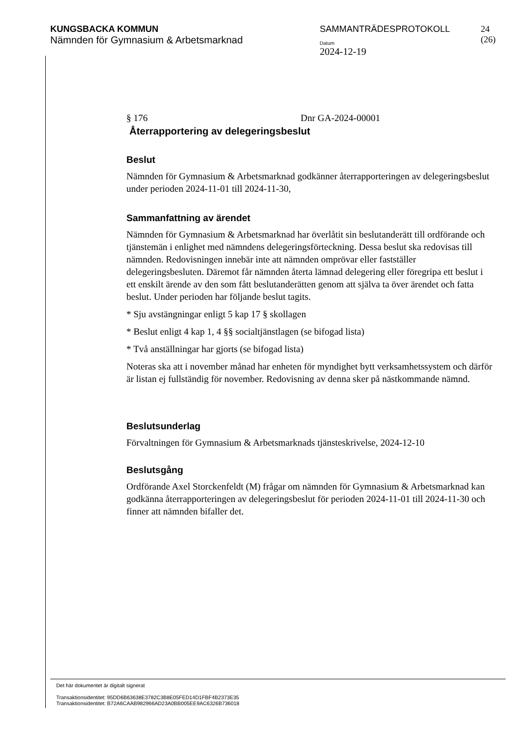KUNGSBACKA KOMMUN
Nämnden för Gymnasium & Arbetsmarknad
SAMMANTRÄDESPROTOKOLL
Datum
2024-12-19
24 (26)
§ 176 Dnr GA-2024-00001
Återrapportering av delegeringsbeslut
Beslut
Nämnden för Gymnasium & Arbetsmarknad godkänner återrapporteringen av delegeringsbeslut under perioden 2024-11-01 till 2024-11-30,
Sammanfattning av ärendet
Nämnden för Gymnasium & Arbetsmarknad har överlåtit sin beslutanderätt till ordförande och tjänstemän i enlighet med nämndens delegeringsförteckning. Dessa beslut ska redovisas till nämnden. Redovisningen innebär inte att nämnden omprövar eller fastställer delegeringsbesluten. Däremot får nämnden återta lämnad delegering eller föregripa ett beslut i ett enskilt ärende av den som fått beslutanderätten genom att själva ta över ärendet och fatta beslut. Under perioden har följande beslut tagits.
* Sju avstängningar enligt 5 kap 17 § skollagen
* Beslut enligt 4 kap 1, 4 §§ socialtjänstlagen (se bifogad lista)
* Två anställningar har gjorts (se bifogad lista)
Noteras ska att i november månad har enheten för myndighet bytt verksamhetssystem och därför är listan ej fullständig för november. Redovisning av denna sker på nästkommande nämnd.
Beslutsunderlag
Förvaltningen för Gymnasium & Arbetsmarknads tjänsteskrivelse, 2024-12-10
Beslutsgång
Ordförande Axel Storckenfeldt (M) frågar om nämnden för Gymnasium & Arbetsmarknad kan godkänna återrapporteringen av delegeringsbeslut för perioden 2024-11-01 till 2024-11-30 och finner att nämnden bifaller det.
Det här dokumentet är digitalt signerat
Transaktionsidentitet: 95DD6B63638E3782C3B8E05FED14D1FBF4B2373E35
Transaktionsidentitet: B72A6CAAB982966AD23A0BB005EE9AC6326B736018